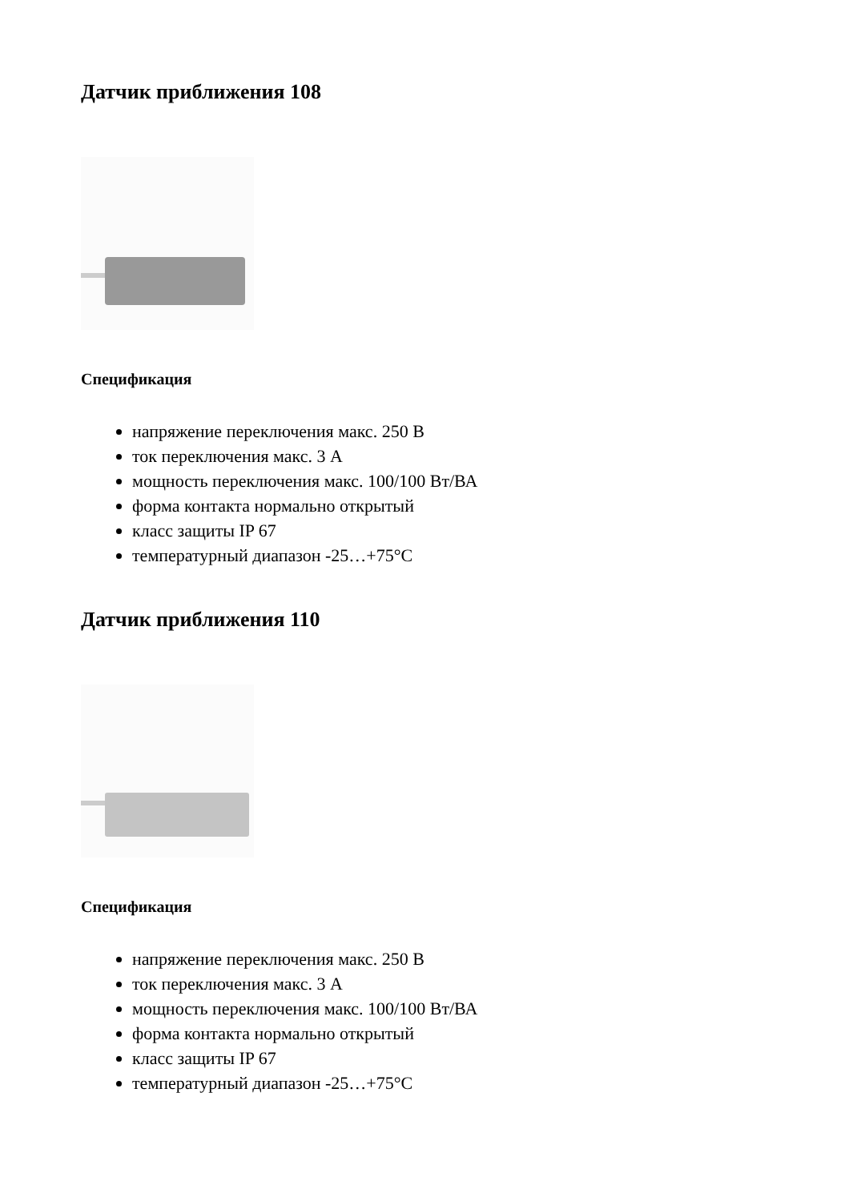Датчик приближения 108
Спецификация
напряжение переключения макс. 250 В
ток переключения макс. 3 А
мощность переключения макс. 100/100 Вт/ВА
форма контакта нормально открытый
класс защиты IP 67
температурный диапазон -25…+75°C
Датчик приближения 110
Спецификация
напряжение переключения макс. 250 В
ток переключения макс. 3 А
мощность переключения макс. 100/100 Вт/ВА
форма контакта нормально открытый
класс защиты IP 67
температурный диапазон -25…+75°C